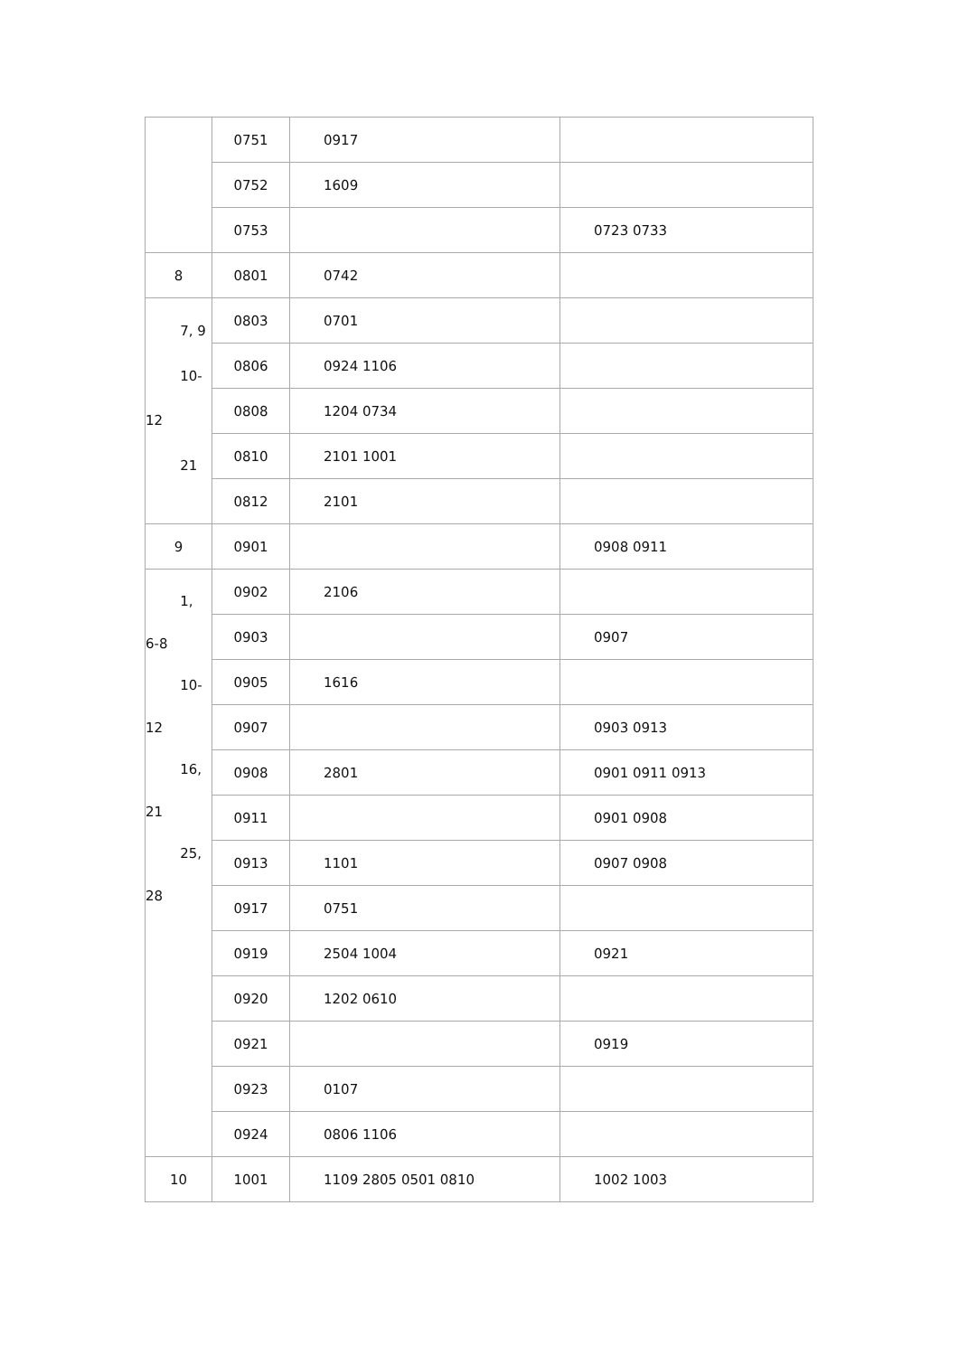| | 0751 | 0917 | |
| | 0752 | 1609 | |
| | 0753 | | 0723 0733 |
| 8 | 0801 | 0742 | |
| 7, 9 10- 12 21 | 0803 | 0701 | |
| | 0806 | 0924 1106 | |
| | 0808 | 1204 0734 | |
| | 0810 | 2101 1001 | |
| | 0812 | 2101 | |
| 9 | 0901 | | 0908 0911 |
| 1, 6-8 10- 12 16, 21 25, 28 | 0902 | 2106 | |
| | 0903 | | 0907 |
| | 0905 | 1616 | |
| | 0907 | | 0903 0913 |
| | 0908 | 2801 | 0901 0911 0913 |
| | 0911 | | 0901 0908 |
| | 0913 | 1101 | 0907 0908 |
| | 0917 | 0751 | |
| | 0919 | 2504 1004 | 0921 |
| | 0920 | 1202 0610 | |
| | 0921 | | 0919 |
| | 0923 | 0107 | |
| | 0924 | 0806 1106 | |
| 10 | 1001 | 1109 2805 0501 0810 | 1002 1003 |